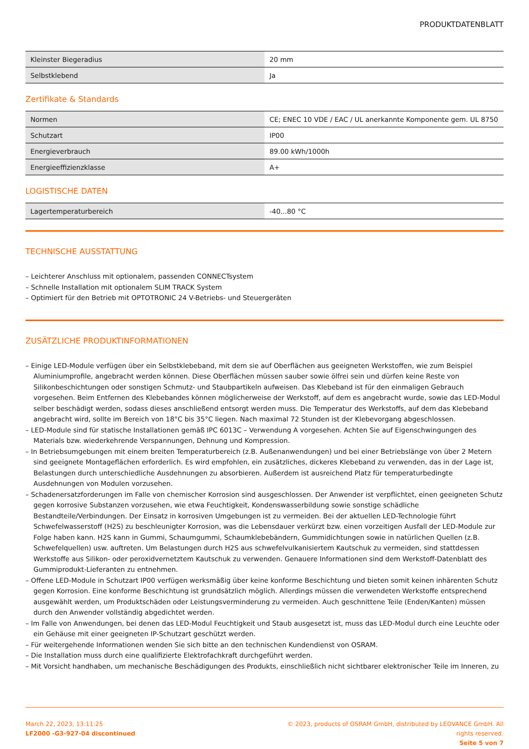PRODUKTDATENBLATT
| Kleinster Biegeradius | 20 mm |
| Selbstklebend | Ja |
Zertifikate & Standards
| Normen | CE; ENEC 10 VDE / EAC / UL anerkannte Komponente gem. UL 8750 |
| Schutzart | IP00 |
| Energieverbrauch | 89.00 kWh/1000h |
| Energieeffizienzklasse | A+ |
LOGISTISCHE DATEN
| Lagertemperaturbereich | -40...80 °C |
TECHNISCHE AUSSTATTUNG
– Leichterer Anschluss mit optionalem, passenden CONNECTsystem
– Schnelle Installation mit optionalem SLIM TRACK System
– Optimiert für den Betrieb mit OPTOTRONIC 24 V-Betriebs- und Steuergeräten
ZUSÄTZLICHE PRODUKTINFORMATIONEN
– Einige LED-Module verfügen über ein Selbstklebeband, mit dem sie auf Oberflächen aus geeigneten Werkstoffen, wie zum Beispiel Aluminiumprofile, angebracht werden können. Diese Oberflächen müssen sauber sowie ölfrei sein und dürfen keine Reste von Silikonbeschichtungen oder sonstigen Schmutz- und Staubpartikeln aufweisen. Das Klebeband ist für den einmaligen Gebrauch vorgesehen. Beim Entfernen des Klebebandes können möglicherweise der Werkstoff, auf dem es angebracht wurde, sowie das LED-Modul selber beschädigt werden, sodass dieses anschließend entsorgt werden muss. Die Temperatur des Werkstoffs, auf dem das Klebeband angebracht wird, sollte im Bereich von 18°C bis 35°C liegen. Nach maximal 72 Stunden ist der Klebevorgang abgeschlossen.
– LED-Module sind für statische Installationen gemäß IPC 6013C – Verwendung A vorgesehen. Achten Sie auf Eigenschwingungen des Materials bzw. wiederkehrende Verspannungen, Dehnung und Kompression.
– In Betriebsumgebungen mit einem breiten Temperaturbereich (z.B. Außenanwendungen) und bei einer Betriebslänge von über 2 Metern sind geeignete Montageflächen erforderlich. Es wird empfohlen, ein zusätzliches, dickeres Klebeband zu verwenden, das in der Lage ist, Belastungen durch unterschiedliche Ausdehnungen zu absorbieren. Außerdem ist ausreichend Platz für temperaturbedingte Ausdehnungen von Modulen vorzusehen.
– Schadenersatzforderungen im Falle von chemischer Korrosion sind ausgeschlossen. Der Anwender ist verpflichtet, einen geeigneten Schutz gegen korrosive Substanzen vorzusehen, wie etwa Feuchtigkeit, Kondenswasserbildung sowie sonstige schädliche Bestandteile/Verbindungen. Der Einsatz in korrosiven Umgebungen ist zu vermeiden. Bei der aktuellen LED-Technologie führt Schwefelwasserstoff (H2S) zu beschleunigter Korrosion, was die Lebensdauer verkürzt bzw. einen vorzeitigen Ausfall der LED-Module zur Folge haben kann. H2S kann in Gummi, Schaumgummi, Schaumklebebändern, Gummidichtungen sowie in natürlichen Quellen (z.B. Schwefelquellen) usw. auftreten. Um Belastungen durch H2S aus schwefelvulkanisiertem Kautschuk zu vermeiden, sind stattdessen Werkstoffe aus Silikon- oder peroxidvernetztem Kautschuk zu verwenden. Genauere Informationen sind dem Werkstoff-Datenblatt des Gummiprodukt-Lieferanten zu entnehmen.
– Offene LED-Module in Schutzart IP00 verfügen werksmäßig über keine konforme Beschichtung und bieten somit keinen inhärenten Schutz gegen Korrosion. Eine konforme Beschichtung ist grundsätzlich möglich. Allerdings müssen die verwendeten Werkstoffe entsprechend ausgewählt werden, um Produktschäden oder Leistungsverminderung zu vermeiden. Auch geschnittene Teile (Enden/Kanten) müssen durch den Anwender vollständig abgedichtet werden.
– Im Falle von Anwendungen, bei denen das LED-Modul Feuchtigkeit und Staub ausgesetzt ist, muss das LED-Modul durch eine Leuchte oder ein Gehäuse mit einer geeigneten IP-Schutzart geschützt werden.
– Für weitergehende Informationen wenden Sie sich bitte an den technischen Kundendienst von OSRAM.
– Die Installation muss durch eine qualifizierte Elektrofachkraft durchgeführt werden.
– Mit Vorsicht handhaben, um mechanische Beschädigungen des Produkts, einschließlich nicht sichtbarer elektronischer Teile im Inneren, zu
March 22, 2023, 13:11:25
LF2000 -G3-927-04 discontinued
© 2023, products of OSRAM GmbH, distributed by LEDVANCE GmbH. All rights reserved.
Seite 5 von 7